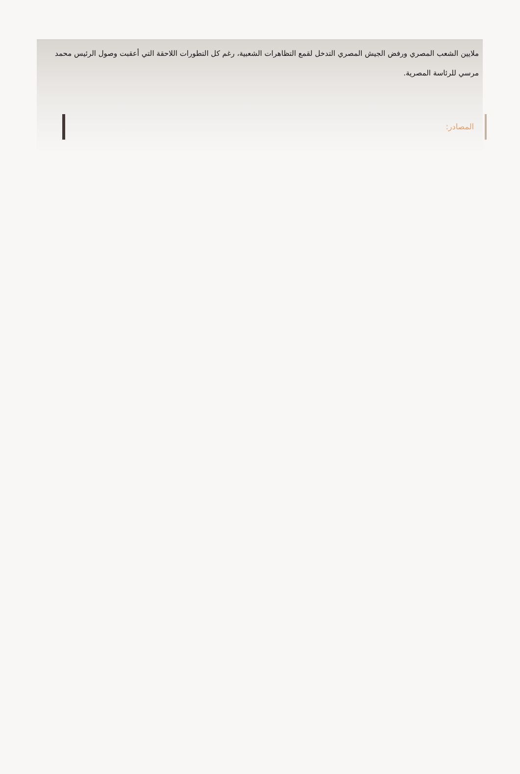ملايين الشعب المصري ورفض الجيش المصري التدخل لقمع التظاهرات الشعبية، رغم كل التطورات اللاحقة التي أعقبت وصول الرئيس محمد مرسي للرئاسة المصرية.
المصادر: